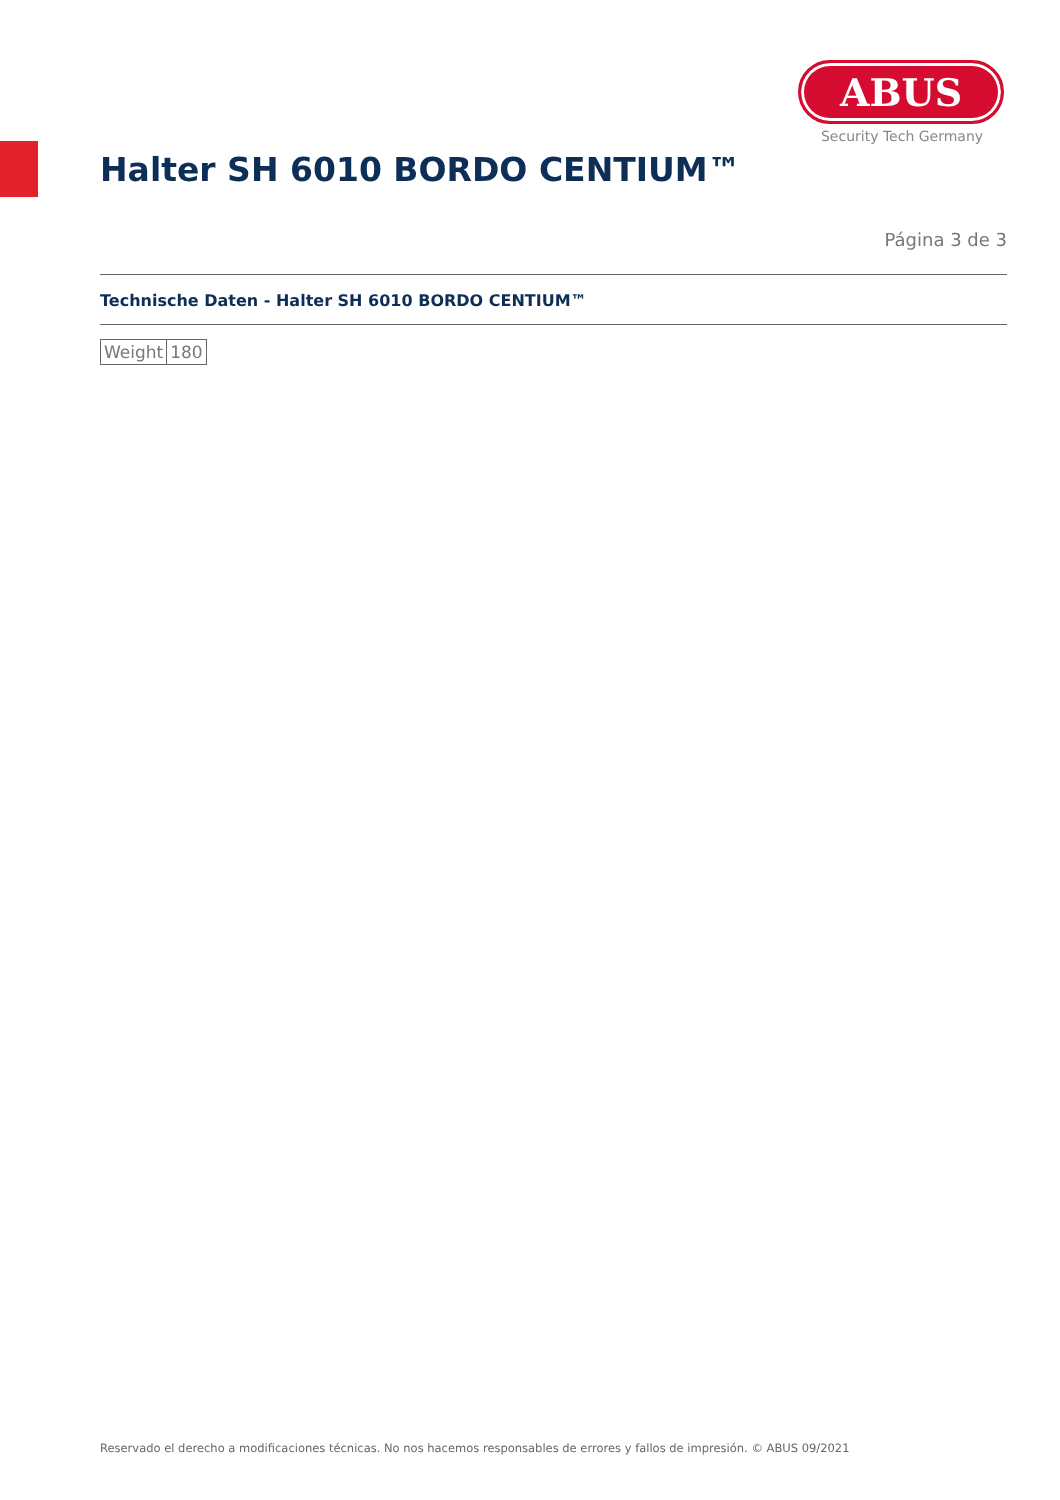ABUS
Security Tech Germany
Halter SH 6010 BORDO CENTIUM™
Página 3 de 3
Technische Daten - Halter SH 6010 BORDO CENTIUM™
| Weight | 180 |
Reservado el derecho a modificaciones técnicas. No nos hacemos responsables de errores y fallos de impresión. © ABUS 09/2021